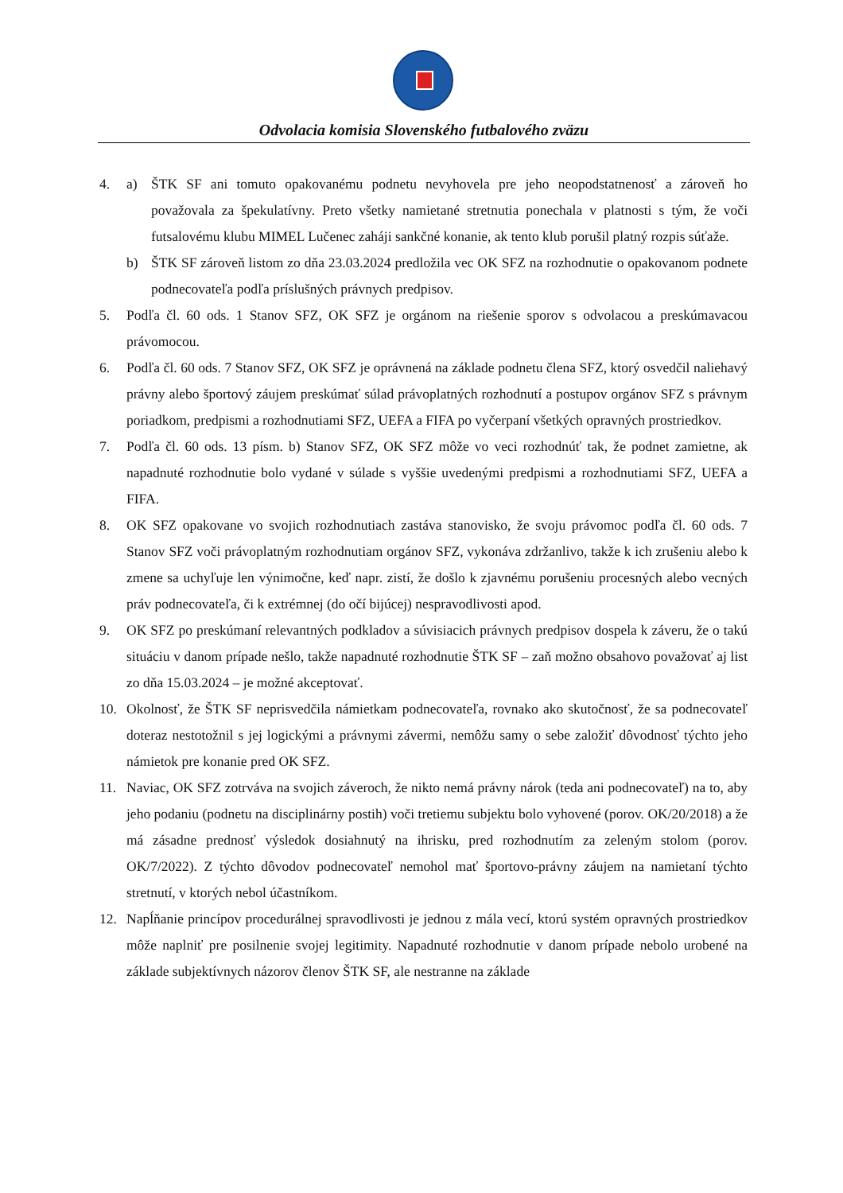Odvolacia komisia Slovenského futbalového zväzu
4. a) ŠTK SF ani tomuto opakovanému podnetu nevyhovela pre jeho neopodstatnenosť a zároveň ho považovala za špekulatívny. Preto všetky namietané stretnutia ponechala v platnosti s tým, že voči futsalovému klubu MIMEL Lučenec zaháji sankčné konanie, ak tento klub porušil platný rozpis súťaže.
b) ŠTK SF zároveň listom zo dňa 23.03.2024 predložila vec OK SFZ na rozhodnutie o opakovanom podnete podnecovateľa podľa príslušných právnych predpisov.
5. Podľa čl. 60 ods. 1 Stanov SFZ, OK SFZ je orgánom na riešenie sporov s odvolacou a preskúmavacou právomocou.
6. Podľa čl. 60 ods. 7 Stanov SFZ, OK SFZ je oprávnená na základe podnetu člena SFZ, ktorý osvedčil naliehavý právny alebo športový záujem preskúmať súlad právoplatných rozhodnutí a postupov orgánov SFZ s právnym poriadkom, predpismi a rozhodnutiami SFZ, UEFA a FIFA po vyčerpaní všetkých opravných prostriedkov.
7. Podľa čl. 60 ods. 13 písm. b) Stanov SFZ, OK SFZ môže vo veci rozhodnúť tak, že podnet zamietne, ak napadnuté rozhodnutie bolo vydané v súlade s vyššie uvedenými predpismi a rozhodnutiami SFZ, UEFA a FIFA.
8. OK SFZ opakovane vo svojich rozhodnutiach zastáva stanovisko, že svoju právomoc podľa čl. 60 ods. 7 Stanov SFZ voči právoplatným rozhodnutiam orgánov SFZ, vykonáva zdržanlivo, takže k ich zrušeniu alebo k zmene sa uchyľuje len výnimočne, keď napr. zistí, že došlo k zjavnému porušeniu procesných alebo vecných práv podnecovateľa, či k extrémnej (do očí bijúcej) nespravodlivosti apod.
9. OK SFZ po preskúmaní relevantných podkladov a súvisiacich právnych predpisov dospela k záveru, že o takú situáciu v danom prípade nešlo, takže napadnuté rozhodnutie ŠTK SF – zaň možno obsahovo považovať aj list zo dňa 15.03.2024 – je možné akceptovať.
10. Okolnosť, že ŠTK SF neprisvedčila námietkam podnecovateľa, rovnako ako skutočnosť, že sa podnecovateľ doteraz nestotožnil s jej logickými a právnymi závermi, nemôžu samy o sebe založiť dôvodnosť týchto jeho námietok pre konanie pred OK SFZ.
11. Naviac, OK SFZ zotrváva na svojich záveroch, že nikto nemá právny nárok (teda ani podnecovateľ) na to, aby jeho podaniu (podnetu na disciplinárny postih) voči tretiemu subjektu bolo vyhovené (porov. OK/20/2018) a že má zásadne prednosť výsledok dosiahnutý na ihrisku, pred rozhodnutím za zeleným stolom (porov. OK/7/2022). Z týchto dôvodov podnecovateľ nemohol mať športovo-právny záujem na namietaní týchto stretnutí, v ktorých nebol účastníkom.
12. Napĺňanie princípov procedurálnej spravodlivosti je jednou z mála vecí, ktorú systém opravných prostriedkov môže naplniť pre posilnenie svojej legitimity. Napadnuté rozhodnutie v danom prípade nebolo urobené na základe subjektívnych názorov členov ŠTK SF, ale nestranne na základe